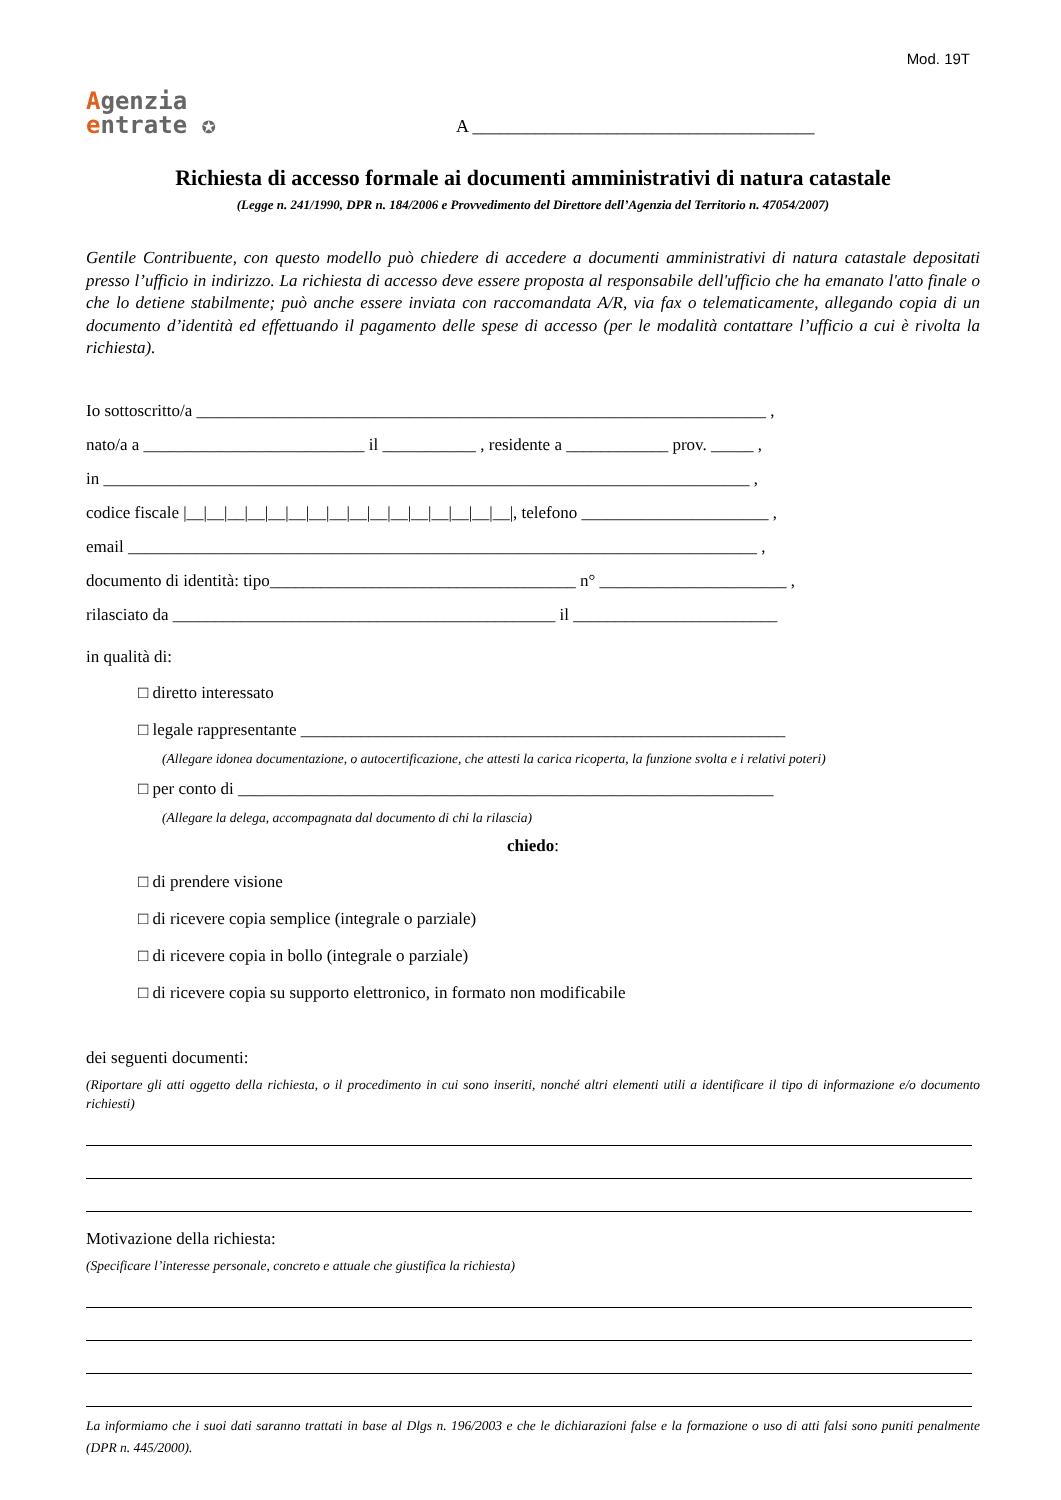Mod. 19T
Agenzia
entrate ✪
A ______________________________________
Richiesta di accesso formale ai documenti amministrativi di natura catastale
(Legge n. 241/1990, DPR n. 184/2006 e Provvedimento del Direttore dell’Agenzia del Territorio n. 47054/2007)
Gentile Contribuente, con questo modello può chiedere di accedere a documenti amministrativi di natura catastale depositati presso l’ufficio in indirizzo. La richiesta di accesso deve essere proposta al responsabile dell'ufficio che ha emanato l'atto finale o che lo detiene stabilmente; può anche essere inviata con raccomandata A/R, via fax o telematicamente, allegando copia di un documento d’identità ed effettuando il pagamento delle spese di accesso (per le modalità contattare l’ufficio a cui è rivolta la richiesta).
Io sottoscritto/a ___________________________________________________________________ ,
nato/a a __________________________ il ___________ , residente a ____________ prov. _____ ,
in ____________________________________________________________________________ ,
codice fiscale |__|__|__|__|__|__|__|__|__|__|__|__|__|__|__|__|, telefono ______________________ ,
email __________________________________________________________________________ ,
documento di identità: tipo____________________________________ n° ______________________ ,
rilasciato da _____________________________________________ il ________________________
in qualità di:
□ diretto interessato
□ legale rappresentante _________________________________________________________
(Allegare idonea documentazione, o autocertificazione, che attesti la carica ricoperta, la funzione svolta e i relativi poteri)
□ per conto di _______________________________________________________________
(Allegare la delega, accompagnata dal documento di chi la rilascia)
chiedo:
□ di prendere visione
□ di ricevere copia semplice (integrale o parziale)
□ di ricevere copia in bollo (integrale o parziale)
□ di ricevere copia su supporto elettronico, in formato non modificabile
dei seguenti documenti:
(Riportare gli atti oggetto della richiesta, o il procedimento in cui sono inseriti, nonché altri elementi utili a identificare il tipo di informazione e/o documento richiesti)
Motivazione della richiesta:
(Specificare l’interesse personale, concreto e attuale che giustifica la richiesta)
La informiamo che i suoi dati saranno trattati in base al Dlgs n. 196/2003 e che le dichiarazioni false e la formazione o uso di atti falsi sono puniti penalmente (DPR n. 445/2000).